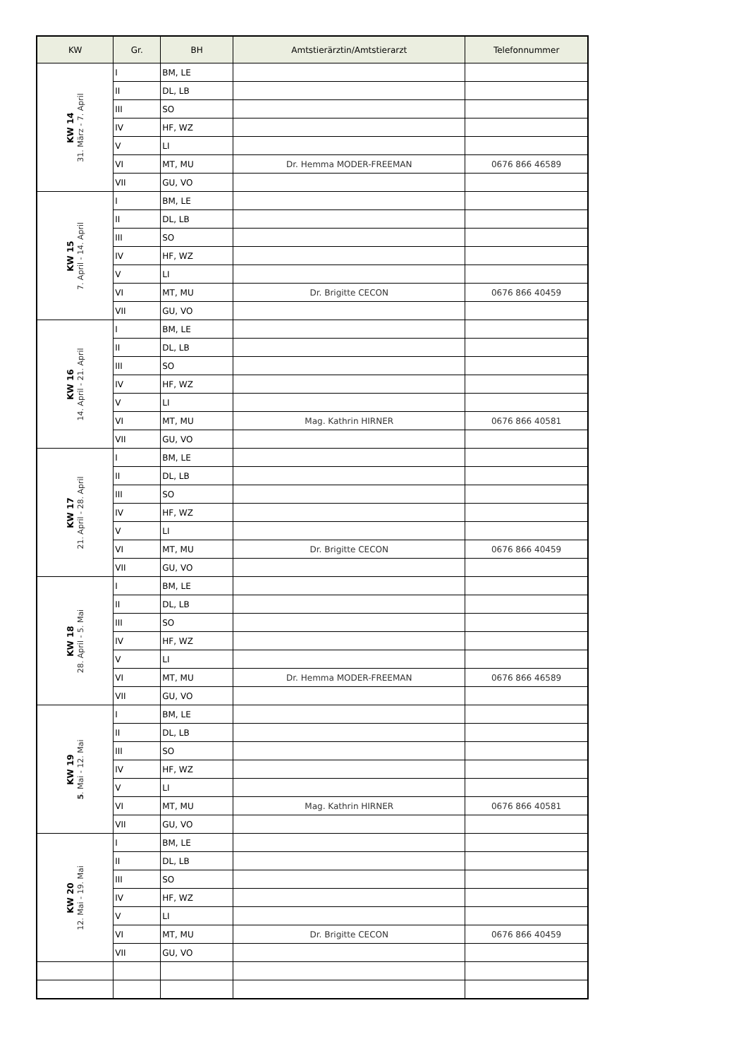| KW | Gr. | BH | Amtstierärztin/Amtstierarzt | Telefonnummer |
| --- | --- | --- | --- | --- |
| KW 14 31. März - 7. April | I | BM, LE | | |
| | II | DL, LB | | |
| | III | SO | | |
| | IV | HF, WZ | | |
| | V | LI | | |
| | VI | MT, MU | Dr. Hemma MODER-FREEMAN | 0676 866 46589 |
| | VII | GU, VO | | |
| KW 15 7. April - 14. April | I | BM, LE | | |
| | II | DL, LB | | |
| | III | SO | | |
| | IV | HF, WZ | | |
| | V | LI | | |
| | VI | MT, MU | Dr. Brigitte CECON | 0676 866 40459 |
| | VII | GU, VO | | |
| KW 16 14. April - 21. April | I | BM, LE | | |
| | II | DL, LB | | |
| | III | SO | | |
| | IV | HF, WZ | | |
| | V | LI | | |
| | VI | MT, MU | Mag. Kathrin HIRNER | 0676 866 40581 |
| | VII | GU, VO | | |
| KW 17 21. April - 28. April | I | BM, LE | | |
| | II | DL, LB | | |
| | III | SO | | |
| | IV | HF, WZ | | |
| | V | LI | | |
| | VI | MT, MU | Dr. Brigitte CECON | 0676 866 40459 |
| | VII | GU, VO | | |
| KW 18 28. April - 5. Mai | I | BM, LE | | |
| | II | DL, LB | | |
| | III | SO | | |
| | IV | HF, WZ | | |
| | V | LI | | |
| | VI | MT, MU | Dr. Hemma MODER-FREEMAN | 0676 866 46589 |
| | VII | GU, VO | | |
| KW 19 5 . Mai - 12. Mai | I | BM, LE | | |
| | II | DL, LB | | |
| | III | SO | | |
| | IV | HF, WZ | | |
| | V | LI | | |
| | VI | MT, MU | Mag. Kathrin HIRNER | 0676 866 40581 |
| | VII | GU, VO | | |
| KW 20 12. Mai - 19. Mai | I | BM, LE | | |
| | II | DL, LB | | |
| | III | SO | | |
| | IV | HF, WZ | | |
| | V | LI | | |
| | VI | MT, MU | Dr. Brigitte CECON | 0676 866 40459 |
| | VII | GU, VO | | |